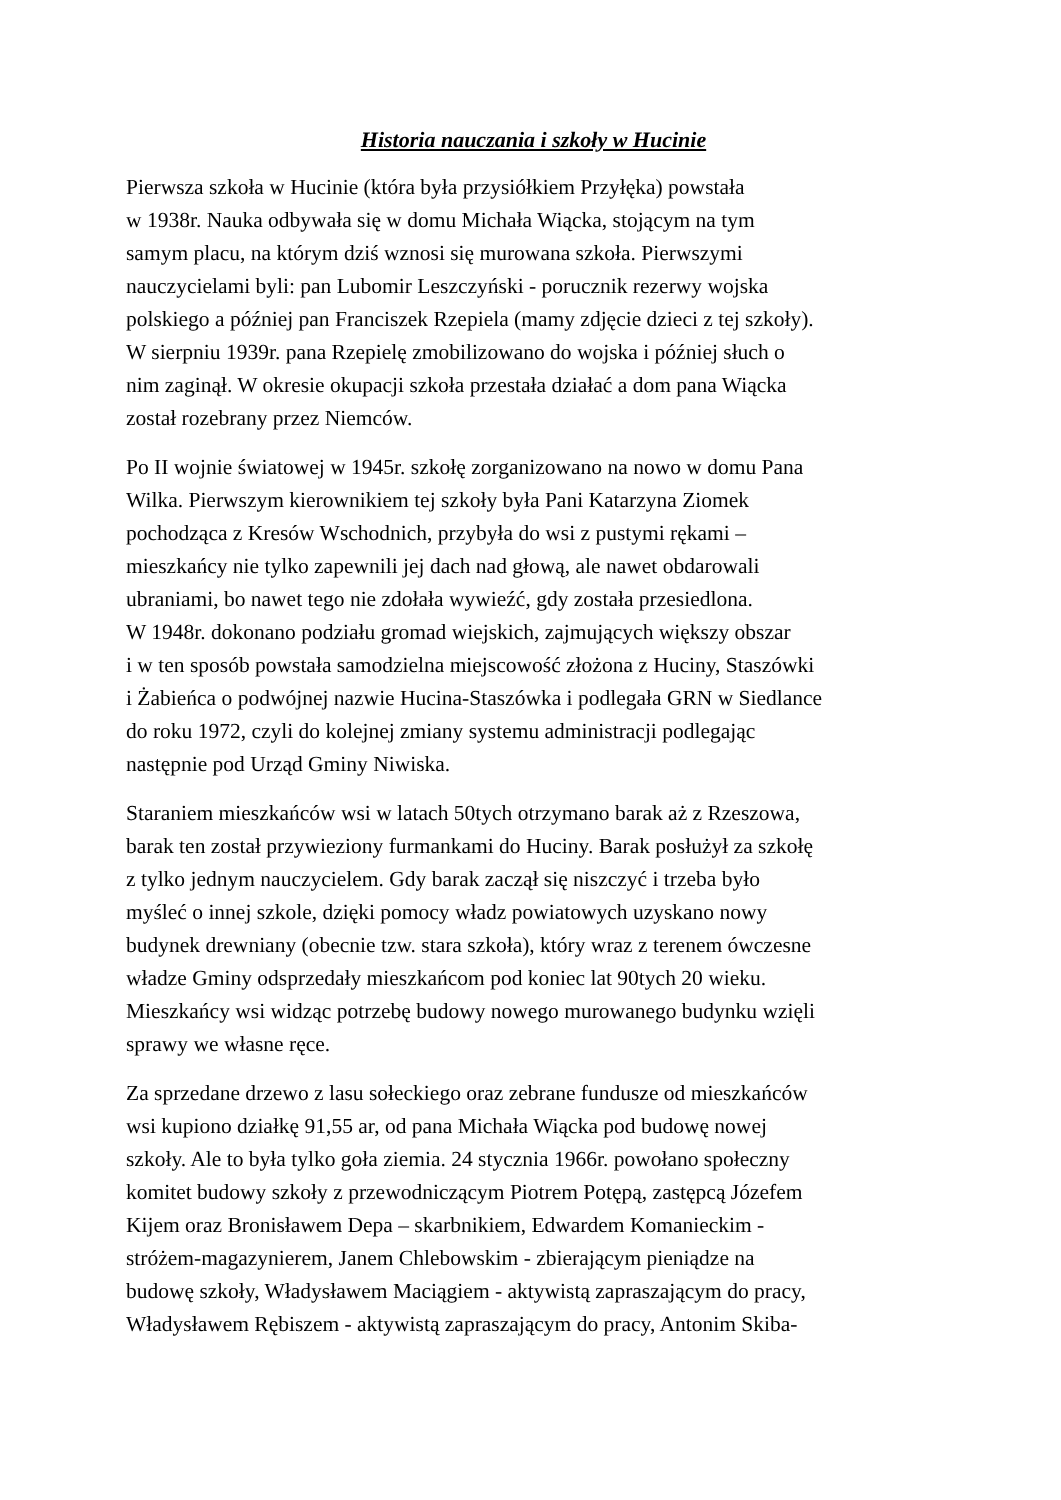Historia nauczania i szkoły w Hucinie
Pierwsza szkoła w Hucinie (która była przysiółkiem Przyłęka) powstała
w 1938r. Nauka odbywała się w domu Michała Wiącka, stojącym na tym
samym placu, na którym dziś wznosi się murowana szkoła. Pierwszymi
nauczycielami byli: pan Lubomir Leszczyński - porucznik rezerwy wojska
polskiego a później pan Franciszek Rzepiela (mamy zdjęcie dzieci z tej szkoły).
W sierpniu 1939r. pana Rzepielę zmobilizowano do wojska i później słuch o
nim zaginął. W okresie okupacji szkoła przestała działać a dom pana Wiącka
został rozebrany przez Niemców.
Po II wojnie światowej w 1945r. szkołę zorganizowano na nowo w domu Pana
Wilka. Pierwszym kierownikiem tej szkoły była Pani Katarzyna Ziomek
pochodząca z Kresów Wschodnich, przybyła do wsi z pustymi rękami –
mieszkańcy nie tylko zapewnili jej dach nad głową, ale nawet obdarowali
ubraniami, bo nawet tego nie zdołała wywieźć, gdy została przesiedlona.
W 1948r. dokonano podziału gromad wiejskich, zajmujących większy obszar
i w ten sposób powstała samodzielna miejscowość złożona z Huciny, Staszówki
i Żabieńca o podwójnej nazwie Hucina-Staszówka i podlegała GRN w Siedlance
do roku 1972, czyli do kolejnej zmiany systemu administracji podlegając
następnie pod Urząd Gminy Niwiska.
Staraniem mieszkańców wsi w latach 50tych otrzymano barak aż z Rzeszowa,
barak ten został przywieziony furmankami do Huciny. Barak posłużył za szkołę
z tylko jednym nauczycielem. Gdy barak zaczął się niszczyć i trzeba było
myśleć o innej szkole, dzięki pomocy władz powiatowych uzyskano nowy
budynek drewniany (obecnie tzw. stara szkoła), który wraz z terenem ówczesne
władze Gminy odsprzedały mieszkańcom pod koniec lat 90tych 20 wieku.
Mieszkańcy wsi widząc potrzebę budowy nowego murowanego budynku wzięli
sprawy we własne ręce.
Za sprzedane drzewo z lasu sołeckiego oraz zebrane fundusze od mieszkańców
wsi kupiono działkę 91,55 ar, od pana Michała Wiącka pod budowę nowej
szkoły. Ale to była tylko goła ziemia. 24 stycznia 1966r. powołano społeczny
komitet budowy szkoły z przewodniczącym Piotrem Potępą, zastępcą Józefem
Kijem oraz Bronisławem Depa – skarbnikiem, Edwardem Komanieckim -
stróżem-magazynierem, Janem Chlebowskim - zbierającym pieniądze na
budowę szkoły, Władysławem Maciągiem - aktywistą zapraszającym do pracy,
Władysławem Rębiszem - aktywistą zapraszającym do pracy, Antonim Skiba-